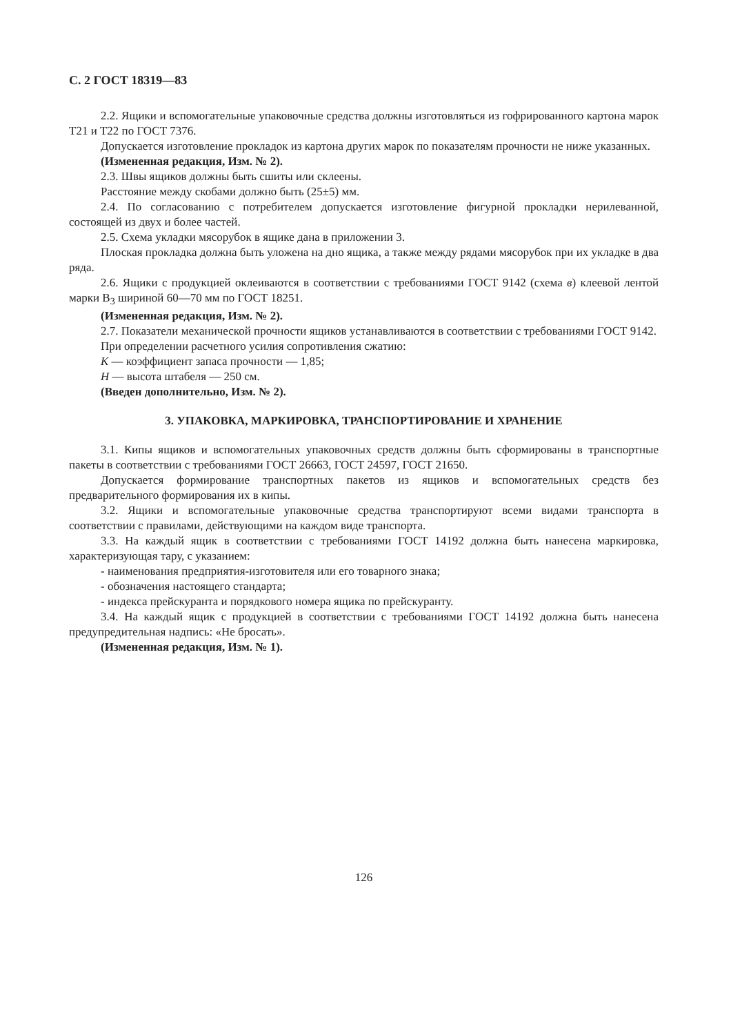С. 2 ГОСТ 18319—83
2.2. Ящики и вспомогательные упаковочные средства должны изготовляться из гофрированного картона марок Т21 и Т22 по ГОСТ 7376.
Допускается изготовление прокладок из картона других марок по показателям прочности не ниже указанных.
(Измененная редакция, Изм. № 2).
2.3. Швы ящиков должны быть сшиты или склеены.
Расстояние между скобами должно быть (25±5) мм.
2.4. По согласованию с потребителем допускается изготовление фигурной прокладки нерилеванной, состоящей из двух и более частей.
2.5. Схема укладки мясорубок в ящике дана в приложении 3.
Плоская прокладка должна быть уложена на дно ящика, а также между рядами мясорубок при их укладке в два ряда.
2.6. Ящики с продукцией оклеиваются в соответствии с требованиями ГОСТ 9142 (схема в) клеевой лентой марки В<sub>3</sub> шириной 60—70 мм по ГОСТ 18251.
(Измененная редакция, Изм. № 2).
2.7. Показатели механической прочности ящиков устанавливаются в соответствии с требованиями ГОСТ 9142.
При определении расчетного усилия сопротивления сжатию:
К — коэффициент запаса прочности — 1,85;
Н — высота штабеля — 250 см.
(Введен дополнительно, Изм. № 2).
3. УПАКОВКА, МАРКИРОВКА, ТРАНСПОРТИРОВАНИЕ И ХРАНЕНИЕ
3.1. Кипы ящиков и вспомогательных упаковочных средств должны быть сформированы в транспортные пакеты в соответствии с требованиями ГОСТ 26663, ГОСТ 24597, ГОСТ 21650.
Допускается формирование транспортных пакетов из ящиков и вспомогательных средств без предварительного формирования их в кипы.
3.2. Ящики и вспомогательные упаковочные средства транспортируют всеми видами транспорта в соответствии с правилами, действующими на каждом виде транспорта.
3.3. На каждый ящик в соответствии с требованиями ГОСТ 14192 должна быть нанесена маркировка, характеризующая тару, с указанием:
- наименования предприятия-изготовителя или его товарного знака;
- обозначения настоящего стандарта;
- индекса прейскуранта и порядкового номера ящика по прейскуранту.
3.4. На каждый ящик с продукцией в соответствии с требованиями ГОСТ 14192 должна быть нанесена предупредительная надпись: «Не бросать».
(Измененная редакция, Изм. № 1).
126